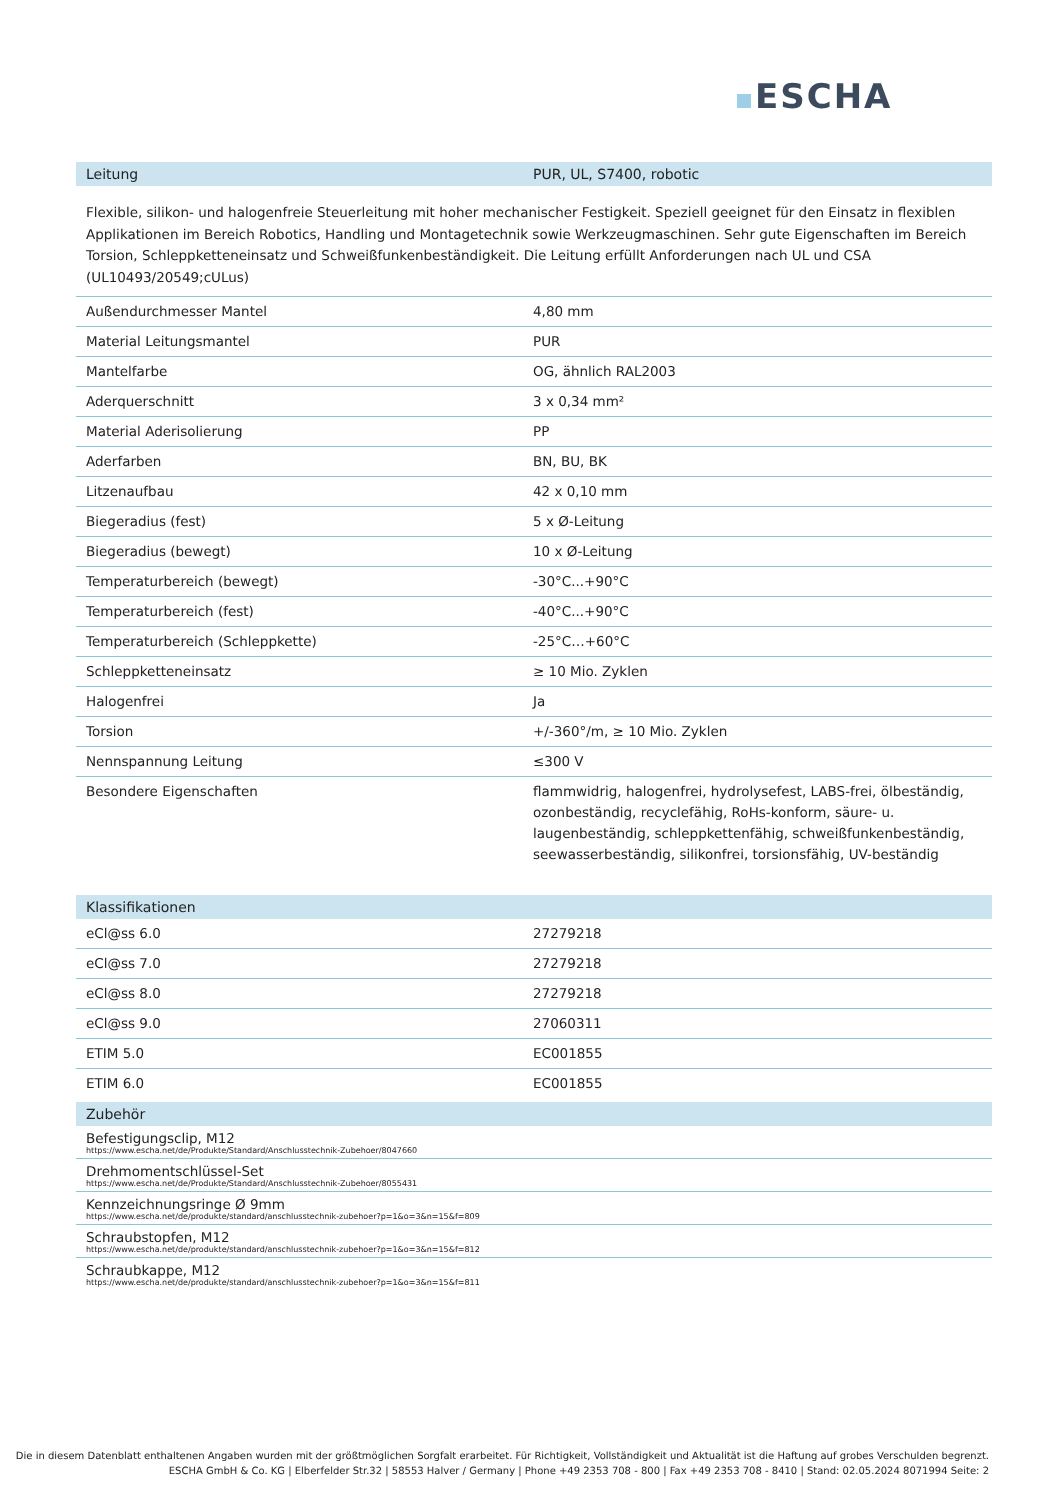ESCHA
| Leitung | PUR, UL, S7400, robotic |
| --- | --- |
Flexible, silikon- und halogenfreie Steuerleitung mit hoher mechanischer Festigkeit. Speziell geeignet für den Einsatz in flexiblen Applikationen im Bereich Robotics, Handling und Montagetechnik sowie Werkzeugmaschinen. Sehr gute Eigenschaften im Bereich Torsion, Schleppketteneinsatz und Schweißfunkenbeständigkeit. Die Leitung erfüllt Anforderungen nach UL und CSA (UL10493/20549;cULus)
| Außendurchmesser Mantel | 4,80 mm |
| Material Leitungsmantel | PUR |
| Mantelfarbe | OG, ähnlich RAL2003 |
| Aderquerschnitt | 3 x 0,34 mm² |
| Material Aderisolierung | PP |
| Aderfarben | BN, BU, BK |
| Litzenaufbau | 42 x 0,10 mm |
| Biegeradius (fest) | 5 x Ø-Leitung |
| Biegeradius (bewegt) | 10 x Ø-Leitung |
| Temperaturbereich (bewegt) | -30°C...+90°C |
| Temperaturbereich (fest) | -40°C...+90°C |
| Temperaturbereich (Schleppkette) | -25°C…+60°C |
| Schleppketteneinsatz | ≥ 10 Mio. Zyklen |
| Halogenfrei | Ja |
| Torsion | +/-360°/m, ≥ 10 Mio. Zyklen |
| Nennspannung Leitung | ≤300 V |
| Besondere Eigenschaften | flammwidrig, halogenfrei, hydrolysefest, LABS-frei, ölbeständig, ozonbeständig, recyclefähig, RoHs-konform, säure- u. laugenbeständig, schleppkettenfähig, schweißfunkenbeständig, seewasserbeständig, silikonfrei, torsionsfähig, UV-beständig |
| Klassifikationen | |
| --- | --- |
| eCl@ss 6.0 | 27279218 |
| eCl@ss 7.0 | 27279218 |
| eCl@ss 8.0 | 27279218 |
| eCl@ss 9.0 | 27060311 |
| ETIM 5.0 | EC001855 |
| ETIM 6.0 | EC001855 |
| Zubehör |
| --- |
| Befestigungsclip, M12 https://www.escha.net/de/Produkte/Standard/Anschlusstechnik-Zubehoer/8047660 |
| Drehmomentschlüssel-Set https://www.escha.net/de/Produkte/Standard/Anschlusstechnik-Zubehoer/8055431 |
| Kennzeichnungsringe Ø 9mm https://www.escha.net/de/produkte/standard/anschlusstechnik-zubehoer?p=1&o=3&n=15&f=809 |
| Schraubstopfen, M12 https://www.escha.net/de/produkte/standard/anschlusstechnik-zubehoer?p=1&o=3&n=15&f=812 |
| Schraubkappe, M12 https://www.escha.net/de/produkte/standard/anschlusstechnik-zubehoer?p=1&o=3&n=15&f=811 |
Die in diesem Datenblatt enthaltenen Angaben wurden mit der größtmöglichen Sorgfalt erarbeitet. Für Richtigkeit, Vollständigkeit und Aktualität ist die Haftung auf grobes Verschulden begrenzt.
ESCHA GmbH & Co. KG | Elberfelder Str.32 | 58553 Halver / Germany | Phone +49 2353 708 - 800 | Fax +49 2353 708 - 8410 | Stand: 02.05.2024 8071994 Seite: 2